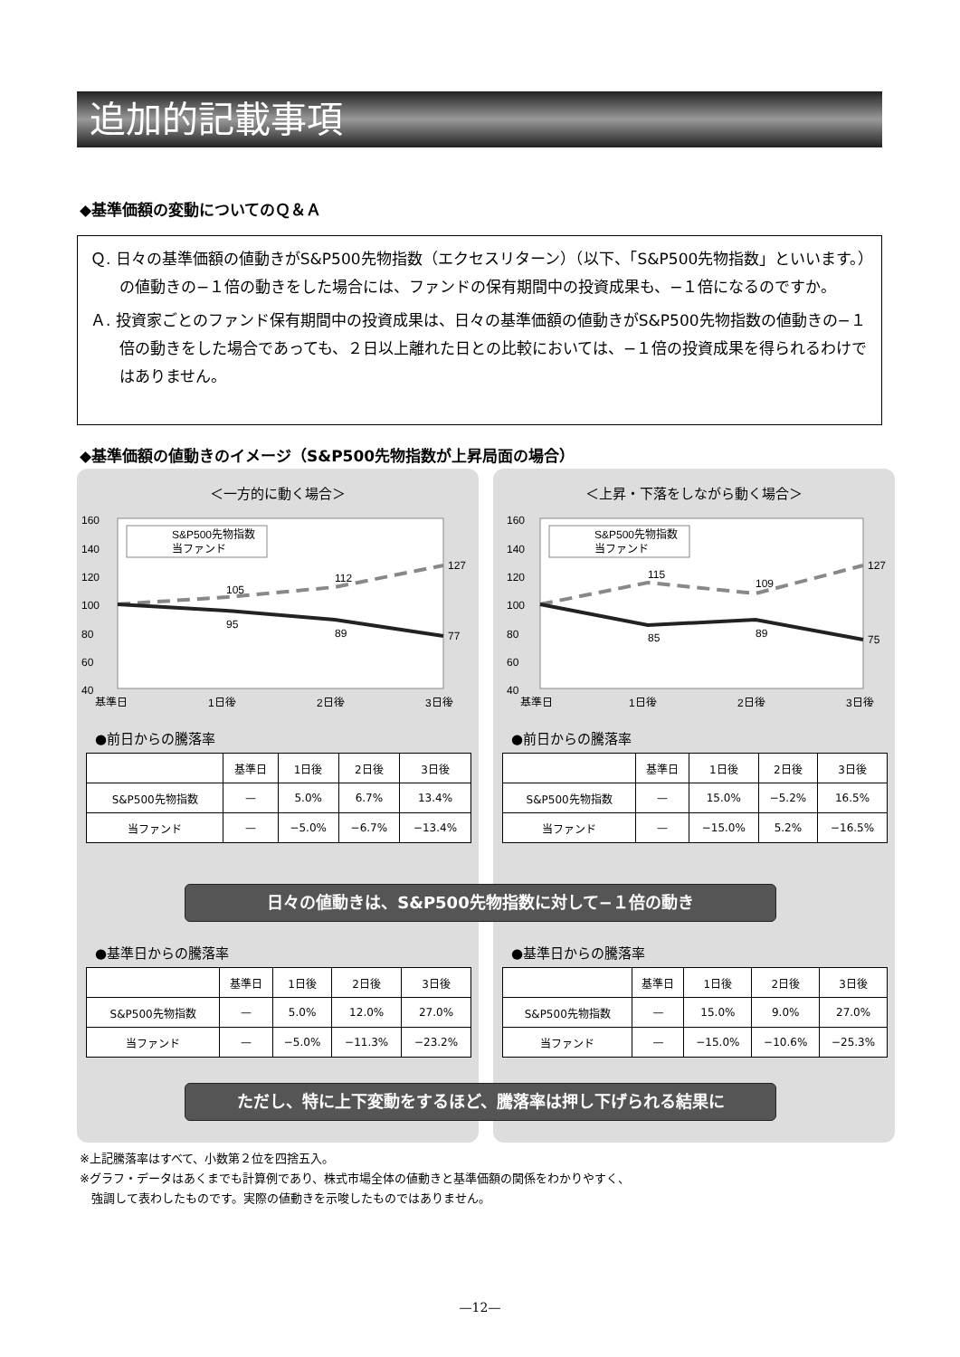追加的記載事項
◆基準価額の変動についてのＱ＆Ａ
Ｑ. 日々の基準価額の値動きがS&P500先物指数（エクセスリターン）（以下、「S&P500先物指数」といいます。）の値動きの−１倍の動きをした場合には、ファンドの保有期間中の投資成果も、−１倍になるのですか。
Ａ. 投資家ごとのファンド保有期間中の投資成果は、日々の基準価額の値動きがS&P500先物指数の値動きの−１倍の動きをした場合であっても、２日以上離れた日との比較においては、−１倍の投資成果を得られるわけではありません。
◆基準価額の値動きのイメージ（S&P500先物指数が上昇局面の場合）
＜一方的に動く場合＞
160
140
120
100
80
60
40
105
112
127
95
89
77
S&P500先物指数
当ファンド
基準日
1日後
2日後
3日後
●前日からの騰落率
| | 基準日 | 1日後 | 2日後 | 3日後 |
| --- | --- | --- | --- | --- |
| S&P500先物指数 | — | 5.0% | 6.7% | 13.4% |
| 当ファンド | — | −5.0% | −6.7% | −13.4% |
●基準日からの騰落率
| | 基準日 | 1日後 | 2日後 | 3日後 |
| --- | --- | --- | --- | --- |
| S&P500先物指数 | — | 5.0% | 12.0% | 27.0% |
| 当ファンド | — | −5.0% | −11.3% | −23.2% |
＜上昇・下落をしながら動く場合＞
160
140
120
100
80
60
40
115
109
127
85
89
75
S&P500先物指数
当ファンド
基準日
1日後
2日後
3日後
●前日からの騰落率
| | 基準日 | 1日後 | 2日後 | 3日後 |
| --- | --- | --- | --- | --- |
| S&P500先物指数 | — | 15.0% | −5.2% | 16.5% |
| 当ファンド | — | −15.0% | 5.2% | −16.5% |
●基準日からの騰落率
| | 基準日 | 1日後 | 2日後 | 3日後 |
| --- | --- | --- | --- | --- |
| S&P500先物指数 | — | 15.0% | 9.0% | 27.0% |
| 当ファンド | — | −15.0% | −10.6% | −25.3% |
日々の値動きは、S&P500先物指数に対して−１倍の動き
ただし、特に上下変動をするほど、騰落率は押し下げられる結果に
※上記騰落率はすべて、小数第２位を四捨五入。
※グラフ・データはあくまでも計算例であり、株式市場全体の値動きと基準価額の関係をわかりやすく、
　強調して表わしたものです。実際の値動きを示唆したものではありません。
—12—